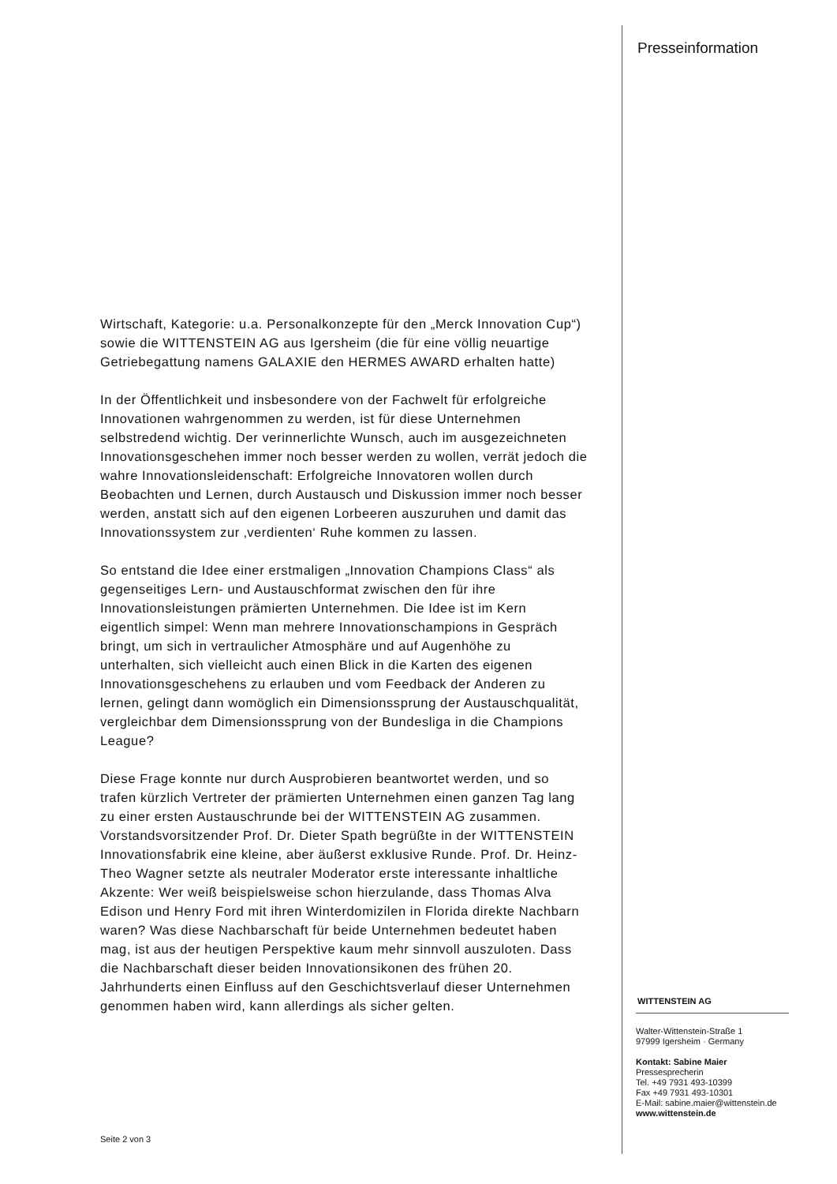Presseinformation
Wirtschaft, Kategorie: u.a. Personalkonzepte für den „Merck Innovation Cup“) sowie die WITTENSTEIN AG aus Igersheim (die für eine völlig neuartige Getriebegattung namens GALAXIE den HERMES AWARD erhalten hatte)
In der Öffentlichkeit und insbesondere von der Fachwelt für erfolgreiche Innovationen wahrgenommen zu werden, ist für diese Unternehmen selbstredend wichtig. Der verinnerlichte Wunsch, auch im ausgezeichneten Innovationsgeschehen immer noch besser werden zu wollen, verrät jedoch die wahre Innovationsleidenschaft: Erfolgreiche Innovatoren wollen durch Beobachten und Lernen, durch Austausch und Diskussion immer noch besser werden, anstatt sich auf den eigenen Lorbeeren auszuruhen und damit das Innovationssystem zur ‚verdienten‘ Ruhe kommen zu lassen.
So entstand die Idee einer erstmaligen „Innovation Champions Class“ als gegenseitiges Lern- und Austauschformat zwischen den für ihre Innovationsleistungen prämierten Unternehmen. Die Idee ist im Kern eigentlich simpel: Wenn man mehrere Innovationschampions in Gespräch bringt, um sich in vertraulicher Atmosphäre und auf Augenhöhe zu unterhalten, sich vielleicht auch einen Blick in die Karten des eigenen Innovationsgeschehens zu erlauben und vom Feedback der Anderen zu lernen, gelingt dann womöglich ein Dimensionssprung der Austauschqualität, vergleichbar dem Dimensionssprung von der Bundesliga in die Champions League?
Diese Frage konnte nur durch Ausprobieren beantwortet werden, und so trafen kürzlich Vertreter der prämierten Unternehmen einen ganzen Tag lang zu einer ersten Austauschrunde bei der WITTENSTEIN AG zusammen. Vorstandsvorsitzender Prof. Dr. Dieter Spath begrüßte in der WITTENSTEIN Innovationsfabrik eine kleine, aber äußerst exklusive Runde. Prof. Dr. Heinz-Theo Wagner setzte als neutraler Moderator erste interessante inhaltliche Akzente: Wer weiß beispielsweise schon hierzulande, dass Thomas Alva Edison und Henry Ford mit ihren Winterdomizilen in Florida direkte Nachbarn waren? Was diese Nachbarschaft für beide Unternehmen bedeutet haben mag, ist aus der heutigen Perspektive kaum mehr sinnvoll auszuloten. Dass die Nachbarschaft dieser beiden Innovationsikonen des frühen 20. Jahrhunderts einen Einfluss auf den Geschichtsverlauf dieser Unternehmen genommen haben wird, kann allerdings als sicher gelten.
Seite 2 von 3
WITTENSTEIN AG
Walter-Wittenstein-Straße 1
97999 Igersheim · Germany
Kontakt: Sabine Maier
Pressesprecherin
Tel. +49 7931 493-10399
Fax +49 7931 493-10301
E-Mail: sabine.maier@wittenstein.de
www.wittenstein.de